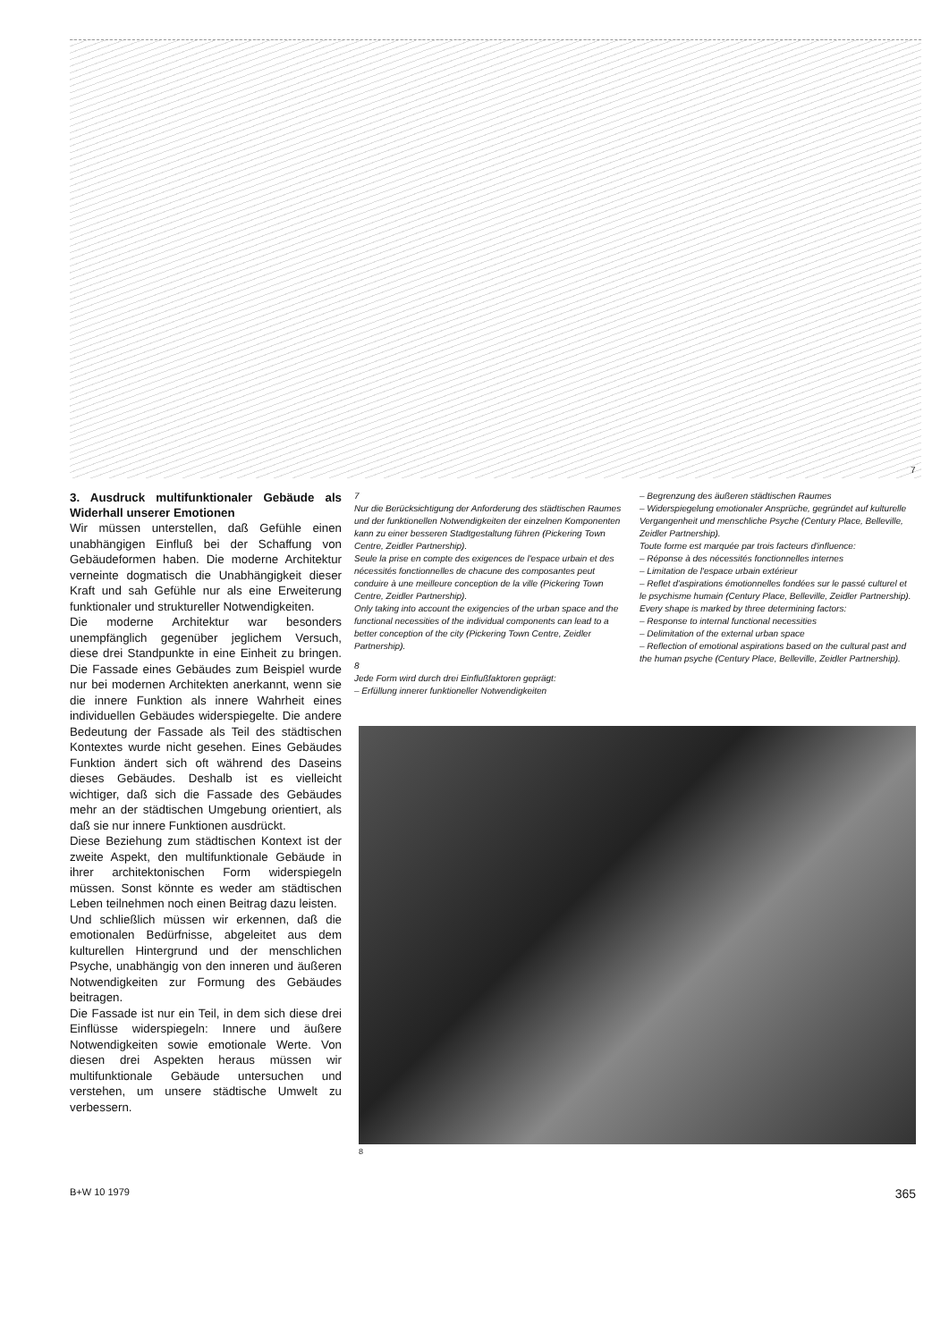7
3. Ausdruck multifunktionaler Gebäude als Widerhall unserer Emotionen
Wir müssen unterstellen, daß Gefühle einen unabhängigen Einfluß bei der Schaffung von Gebäudeformen haben. Die moderne Architektur verneinte dogmatisch die Unabhängigkeit dieser Kraft und sah Gefühle nur als eine Erweiterung funktionaler und struktureller Notwendigkeiten.
Die moderne Architektur war besonders unempfänglich gegenüber jeglichem Versuch, diese drei Standpunkte in eine Einheit zu bringen. Die Fassade eines Gebäudes zum Beispiel wurde nur bei modernen Architekten anerkannt, wenn sie die innere Funktion als innere Wahrheit eines individuellen Gebäudes widerspiegelte. Die andere Bedeutung der Fassade als Teil des städtischen Kontextes wurde nicht gesehen. Eines Gebäudes Funktion ändert sich oft während des Daseins dieses Gebäudes. Deshalb ist es vielleicht wichtiger, daß sich die Fassade des Gebäudes mehr an der städtischen Umgebung orientiert, als daß sie nur innere Funktionen ausdrückt.
Diese Beziehung zum städtischen Kontext ist der zweite Aspekt, den multifunktionale Gebäude in ihrer architektonischen Form widerspiegeln müssen. Sonst könnte es weder am städtischen Leben teilnehmen noch einen Beitrag dazu leisten.
Und schließlich müssen wir erkennen, daß die emotionalen Bedürfnisse, abgeleitet aus dem kulturellen Hintergrund und der menschlichen Psyche, unabhängig von den inneren und äußeren Notwendigkeiten zur Formung des Gebäudes beitragen.
Die Fassade ist nur ein Teil, in dem sich diese drei Einflüsse widerspiegeln: Innere und äußere Notwendigkeiten sowie emotionale Werte. Von diesen drei Aspekten heraus müssen wir multifunktionale Gebäude untersuchen und verstehen, um unsere städtische Umwelt zu verbessern.
7
Nur die Berücksichtigung der Anforderung des städtischen Raumes und der funktionellen Notwendigkeiten der einzelnen Komponenten kann zu einer besseren Stadtgestaltung führen (Pickering Town Centre, Zeidler Partnership).
Seule la prise en compte des exigences de l'espace urbain et des nécessités fonctionnelles de chacune des composantes peut conduire à une meilleure conception de la ville (Pickering Town Centre, Zeidler Partnership).
Only taking into account the exigencies of the urban space and the functional necessities of the individual components can lead to a better conception of the city (Pickering Town Centre, Zeidler Partnership).
8
Jede Form wird durch drei Einflußfaktoren geprägt:
– Erfüllung innerer funktioneller Notwendigkeiten
– Begrenzung des äußeren städtischen Raumes
– Widerspiegelung emotionaler Ansprüche, gegründet auf kulturelle Vergangenheit und menschliche Psyche (Century Place, Belleville, Zeidler Partnership).
Toute forme est marquée par trois facteurs d'influence:
– Réponse à des nécessités fonctionnelles internes
– Limitation de l'espace urbain extérieur
– Reflet d'aspirations émotionnelles fondées sur le passé culturel et le psychisme humain (Century Place, Belleville, Zeidler Partnership).
Every shape is marked by three determining factors:
– Response to internal functional necessities
– Delimitation of the external urban space
– Reflection of emotional aspirations based on the cultural past and the human psyche (Century Place, Belleville, Zeidler Partnership).
8
B+W 10 1979 365